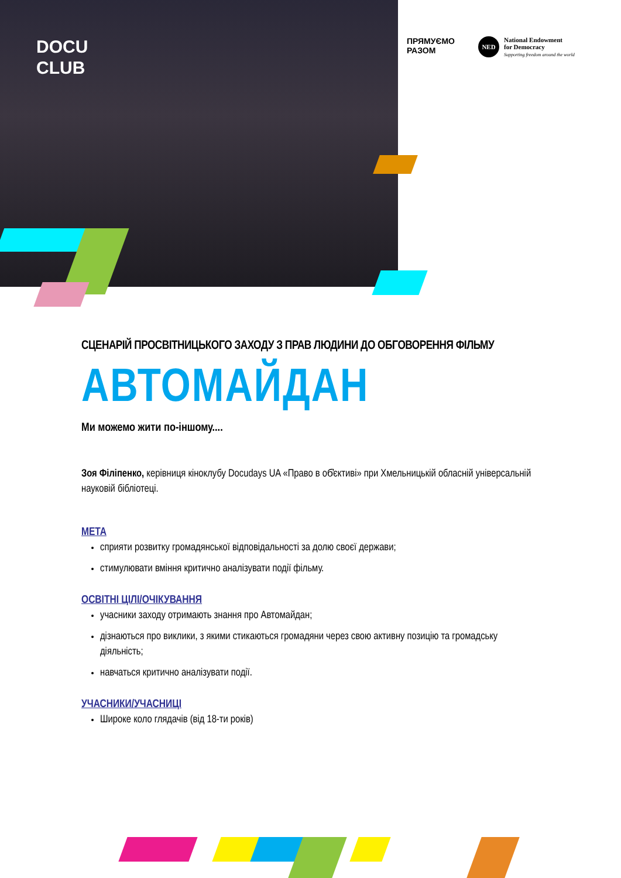DOCU
CLUB
ПРЯМУЄМО
РАЗОМ
NED
National Endowment
for Democracy
Supporting freedom around the world
СЦЕНАРІЙ ПРОСВІТНИЦЬКОГО ЗАХОДУ З ПРАВ ЛЮДИНИ ДО ОБГОВОРЕННЯ ФІЛЬМУ
АВТОМАЙДАН
Ми можемо жити по-іншому....
Зоя Філіпенко, керівниця кіноклубу Docudays UA «Право в об̓єктиві» при Хмельницькій обласній універсальній науковій бібліотеці.
МЕТА
сприяти розвитку громадянської відповідальності за долю своєї держави;
стимулювати вміння критично аналізувати події фільму.
ОСВІТНІ ЦІЛІ/ОЧІКУВАННЯ
учасники заходу отримають знання про Автомайдан;
дізнаються про виклики, з якими стикаються громадяни через свою активну позицію та громадську діяльність;
навчаться критично аналізувати події.
УЧАСНИКИ/УЧАСНИЦІ
Широке коло глядачів (від 18-ти років)